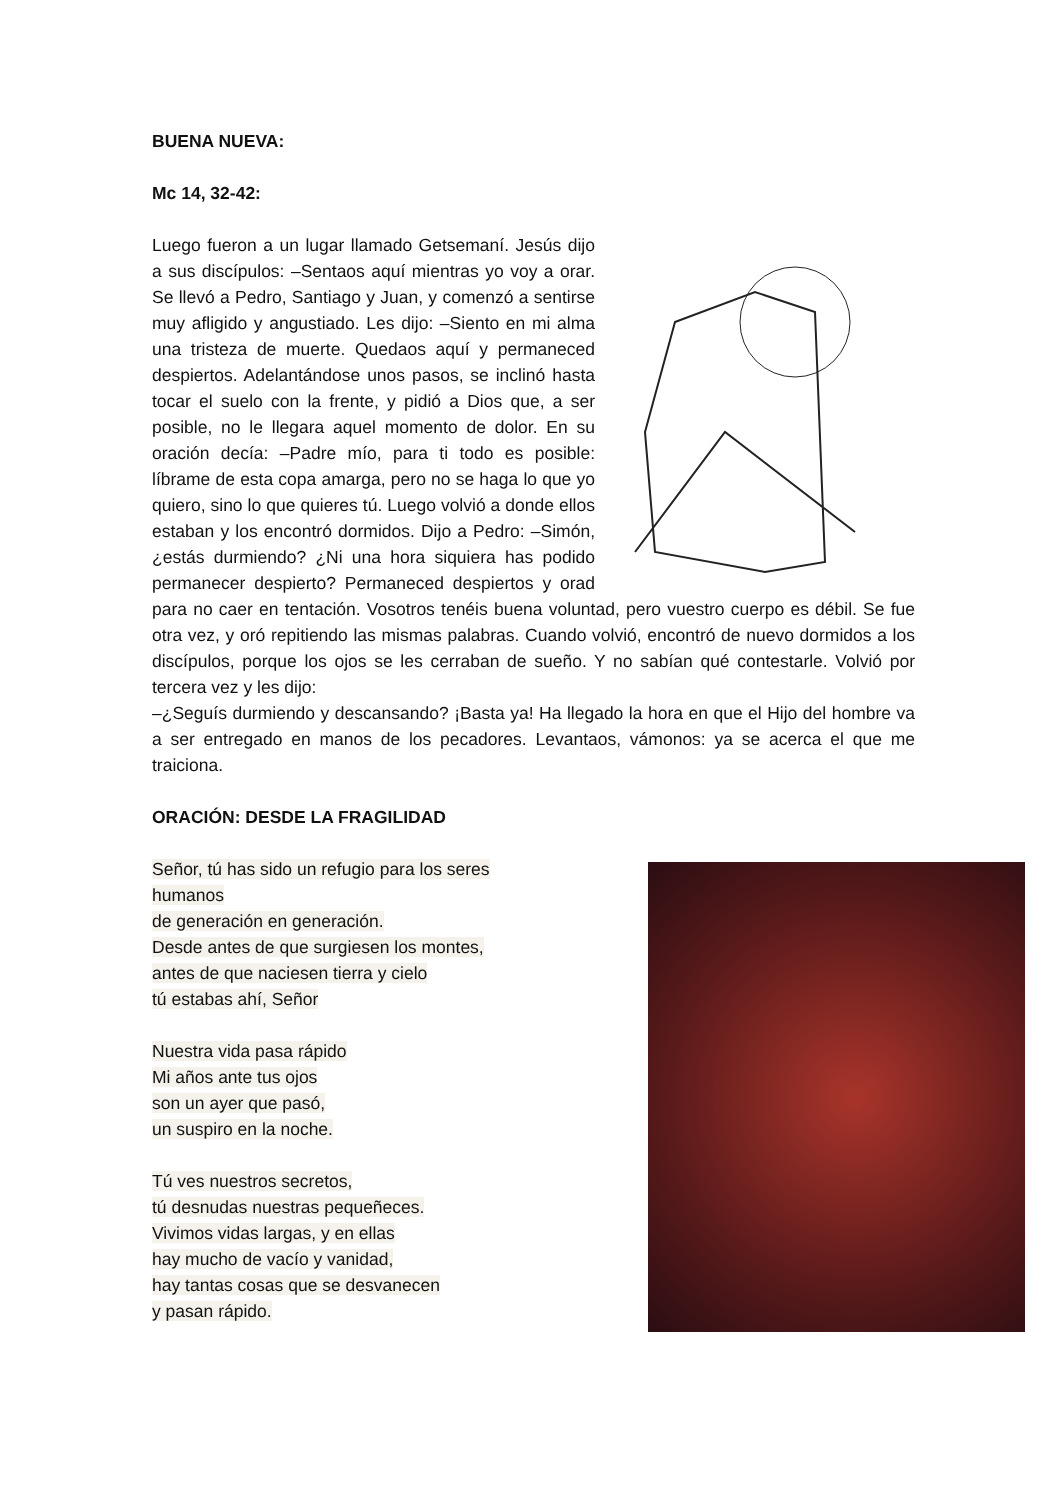BUENA NUEVA:
Mc 14, 32-42:
Luego fueron a un lugar llamado Getsemaní. Jesús dijo a sus discípulos: –Sentaos aquí mientras yo voy a orar. Se llevó a Pedro, Santiago y Juan, y comenzó a sentirse muy afligido y angustiado. Les dijo: –Siento en mi alma una tristeza de muerte. Quedaos aquí y permaneced despiertos. Adelantándose unos pasos, se inclinó hasta tocar el suelo con la frente, y pidió a Dios que, a ser posible, no le llegara aquel momento de dolor. En su oración decía: –Padre mío, para ti todo es posible: líbrame de esta copa amarga, pero no se haga lo que yo quiero, sino lo que quieres tú. Luego volvió a donde ellos estaban y los encontró dormidos. Dijo a Pedro: –Simón, ¿estás durmiendo? ¿Ni una hora siquiera has podido permanecer despierto? Permaneced despiertos y orad para no caer en tentación. Vosotros tenéis buena voluntad, pero vuestro cuerpo es débil. Se fue otra vez, y oró repitiendo las mismas palabras. Cuando volvió, encontró de nuevo dormidos a los discípulos, porque los ojos se les cerraban de sueño. Y no sabían qué contestarle. Volvió por tercera vez y les dijo:
–¿Seguís durmiendo y descansando? ¡Basta ya! Ha llegado la hora en que el Hijo del hombre va a ser entregado en manos de los pecadores. Levantaos, vámonos: ya se acerca el que me traiciona.
ORACIÓN: DESDE LA FRAGILIDAD
Señor, tú has sido un refugio para los seres
humanos
de generación en generación.
Desde antes de que surgiesen los montes,
antes de que naciesen tierra y cielo
tú estabas ahí, Señor
Nuestra vida pasa rápido
Mi años ante tus ojos
son un ayer que pasó,
un suspiro en la noche.
Tú ves nuestros secretos,
tú desnudas nuestras pequeñeces.
Vivimos vidas largas, y en ellas
hay mucho de vacío y vanidad,
hay tantas cosas que se desvanecen
y pasan rápido.